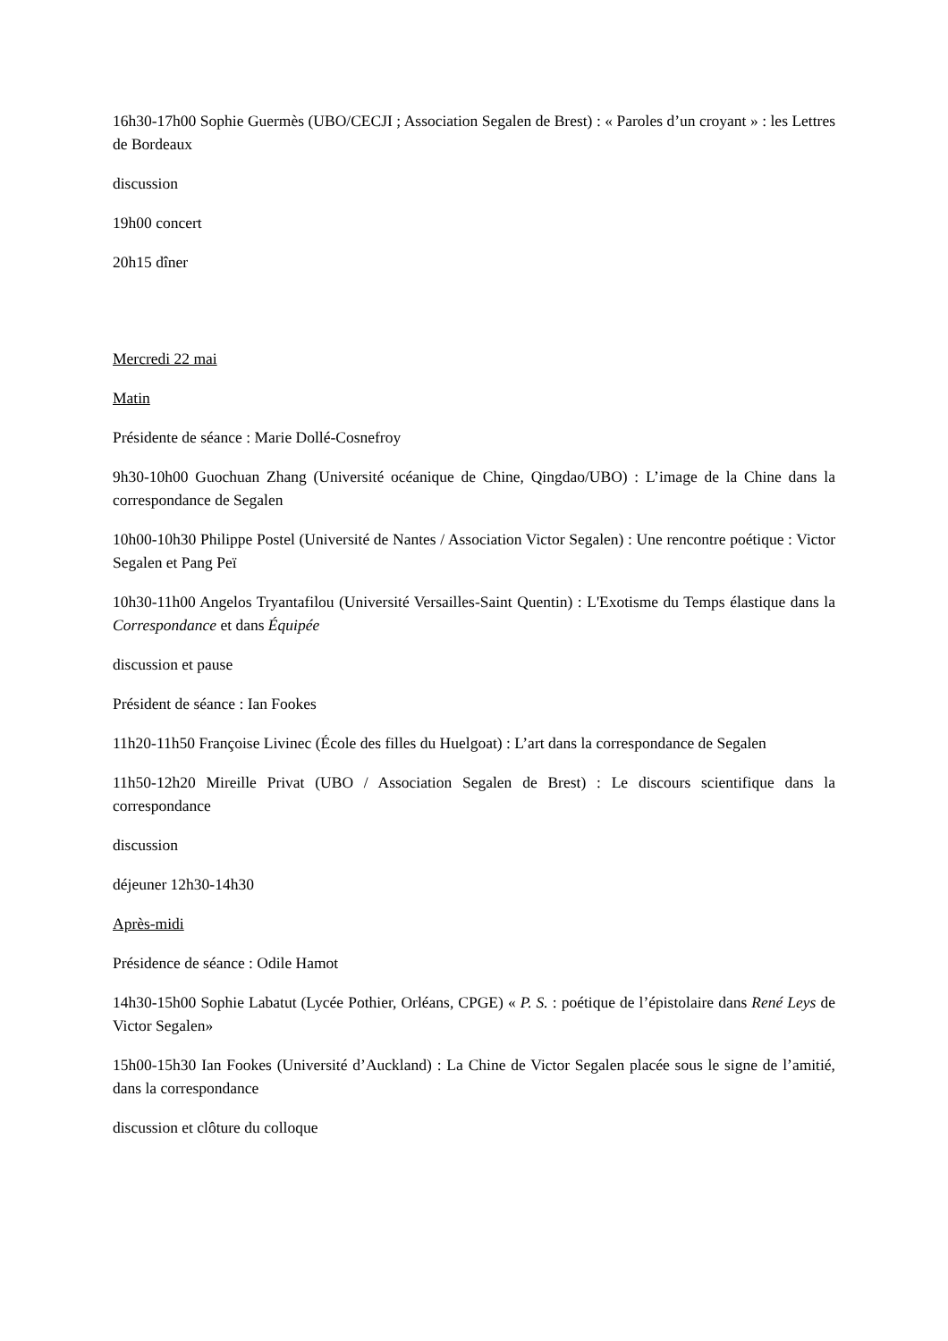16h30-17h00 Sophie Guermès (UBO/CECJI ; Association Segalen de Brest) : « Paroles d’un croyant » : les Lettres de Bordeaux
discussion
19h00 concert
20h15 dîner
Mercredi 22 mai
Matin
Présidente de séance : Marie Dollé-Cosnefroy
9h30-10h00 Guochuan Zhang (Université océanique de Chine, Qingdao/UBO) : L’image de la Chine dans la correspondance de Segalen
10h00-10h30 Philippe Postel (Université de Nantes / Association Victor Segalen) : Une rencontre poétique : Victor Segalen et Pang Peï
10h30-11h00 Angelos Tryantafilou (Université Versailles-Saint Quentin) : L'Exotisme du Temps élastique dans la Correspondance et dans Équipée
discussion et pause
Président de séance : Ian Fookes
11h20-11h50 Françoise Livinec (École des filles du Huelgoat) : L’art dans la correspondance de Segalen
11h50-12h20 Mireille Privat (UBO / Association Segalen de Brest) : Le discours scientifique dans la correspondance
discussion
déjeuner 12h30-14h30
Après-midi
Présidence de séance : Odile Hamot
14h30-15h00 Sophie Labatut (Lycée Pothier, Orléans, CPGE) « P. S. : poétique de l’épistolaire dans René Leys de Victor Segalen»
15h00-15h30 Ian Fookes (Université d’Auckland) : La Chine de Victor Segalen placée sous le signe de l’amitié, dans la correspondance
discussion et clôture du colloque